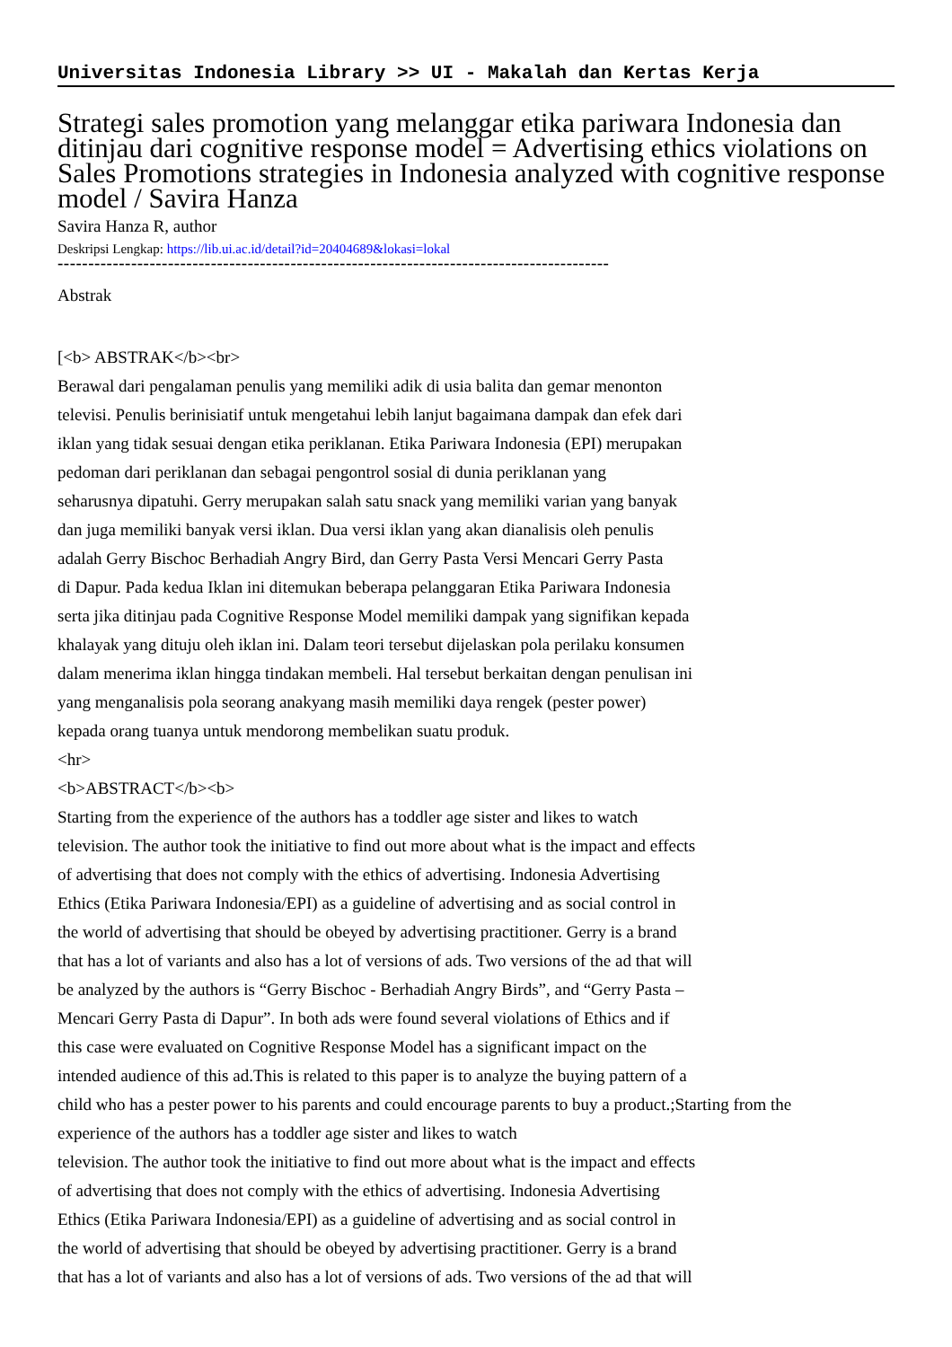Universitas Indonesia Library >> UI - Makalah dan Kertas Kerja
Strategi sales promotion yang melanggar etika pariwara Indonesia dan ditinjau dari cognitive response model = Advertising ethics violations on Sales Promotions strategies in Indonesia analyzed with cognitive response model / Savira Hanza
Savira Hanza R, author
Deskripsi Lengkap: https://lib.ui.ac.id/detail?id=20404689&lokasi=lokal
------------------------------------------------------------------------------------------
Abstrak
[<b> ABSTRAK</b><br>
Berawal dari pengalaman penulis yang memiliki adik di usia balita dan gemar menonton
televisi. Penulis berinisiatif untuk mengetahui lebih lanjut bagaimana dampak dan efek dari
iklan yang tidak sesuai dengan etika periklanan. Etika Pariwara Indonesia (EPI) merupakan
pedoman dari periklanan dan sebagai pengontrol sosial di dunia periklanan yang
seharusnya dipatuhi. Gerry merupakan salah satu snack yang memiliki varian yang banyak
dan juga memiliki banyak versi iklan. Dua versi iklan yang akan dianalisis oleh penulis
adalah Gerry Bischoc Berhadiah Angry Bird, dan Gerry Pasta Versi Mencari Gerry Pasta
di Dapur. Pada kedua Iklan ini ditemukan beberapa pelanggaran Etika Pariwara Indonesia
serta jika ditinjau pada Cognitive Response Model memiliki dampak yang signifikan kepada
khalayak yang dituju oleh iklan ini. Dalam teori tersebut dijelaskan pola perilaku konsumen
dalam menerima iklan hingga tindakan membeli. Hal tersebut berkaitan dengan penulisan ini
yang menganalisis pola seorang anakyang masih memiliki daya rengek (pester power)
kepada orang tuanya untuk mendorong membelikan suatu produk.
<hr>
<b>ABSTRACT</b><b>
Starting from the experience of the authors has a toddler age sister and likes to watch
television. The author took the initiative to find out more about what is the impact and effects
of advertising that does not comply with the ethics of advertising. Indonesia Advertising
Ethics (Etika Pariwara Indonesia/EPI) as a guideline of advertising and as social control in
the world of advertising that should be obeyed by advertising practitioner. Gerry is a brand
that has a lot of variants and also has a lot of versions of ads. Two versions of the ad that will
be analyzed by the authors is “Gerry Bischoc - Berhadiah Angry Birds”, and “Gerry Pasta –
Mencari Gerry Pasta di Dapur”. In both ads were found several violations of Ethics and if
this case were evaluated on Cognitive Response Model has a significant impact on the
intended audience of this ad.This is related to this paper is to analyze the buying pattern of a
child who has a pester power to his parents and could encourage parents to buy a product.;Starting from the
experience of the authors has a toddler age sister and likes to watch
television. The author took the initiative to find out more about what is the impact and effects
of advertising that does not comply with the ethics of advertising. Indonesia Advertising
Ethics (Etika Pariwara Indonesia/EPI) as a guideline of advertising and as social control in
the world of advertising that should be obeyed by advertising practitioner. Gerry is a brand
that has a lot of variants and also has a lot of versions of ads. Two versions of the ad that will